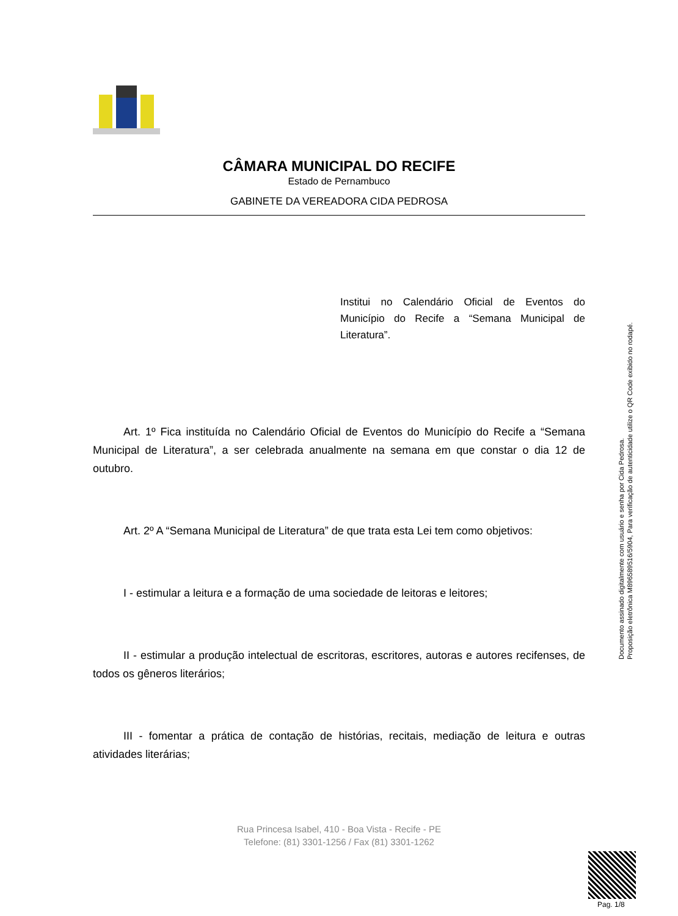CÂMARA MUNICIPAL DO RECIFE
Estado de Pernambuco
GABINETE DA VEREADORA CIDA PEDROSA
Institui no Calendário Oficial de Eventos do Município do Recife a “Semana Municipal de Literatura”.
Art. 1º Fica instituída no Calendário Oficial de Eventos do Município do Recife a “Semana Municipal de Literatura”, a ser celebrada anualmente na semana em que constar o dia 12 de outubro.
Art. 2º A “Semana Municipal de Literatura” de que trata esta Lei tem como objetivos:
I - estimular a leitura e a formação de uma sociedade de leitoras e leitores;
II - estimular a produção intelectual de escritoras, escritores, autoras e autores recifenses, de todos os gêneros literários;
III - fomentar a prática de contação de histórias, recitais, mediação de leitura e outras atividades literárias;
Rua Princesa Isabel, 410 - Boa Vista - Recife - PE
Telefone: (81) 3301-1256 / Fax (81) 3301-1262
Documento assinado digitalmente com usuário e senha por Cida Pedrosa.
Proposição eletrônica M896589516/5904, Para verificação de autenticidade utilize o QR Code exibido no rodapé.
Pag. 1/8